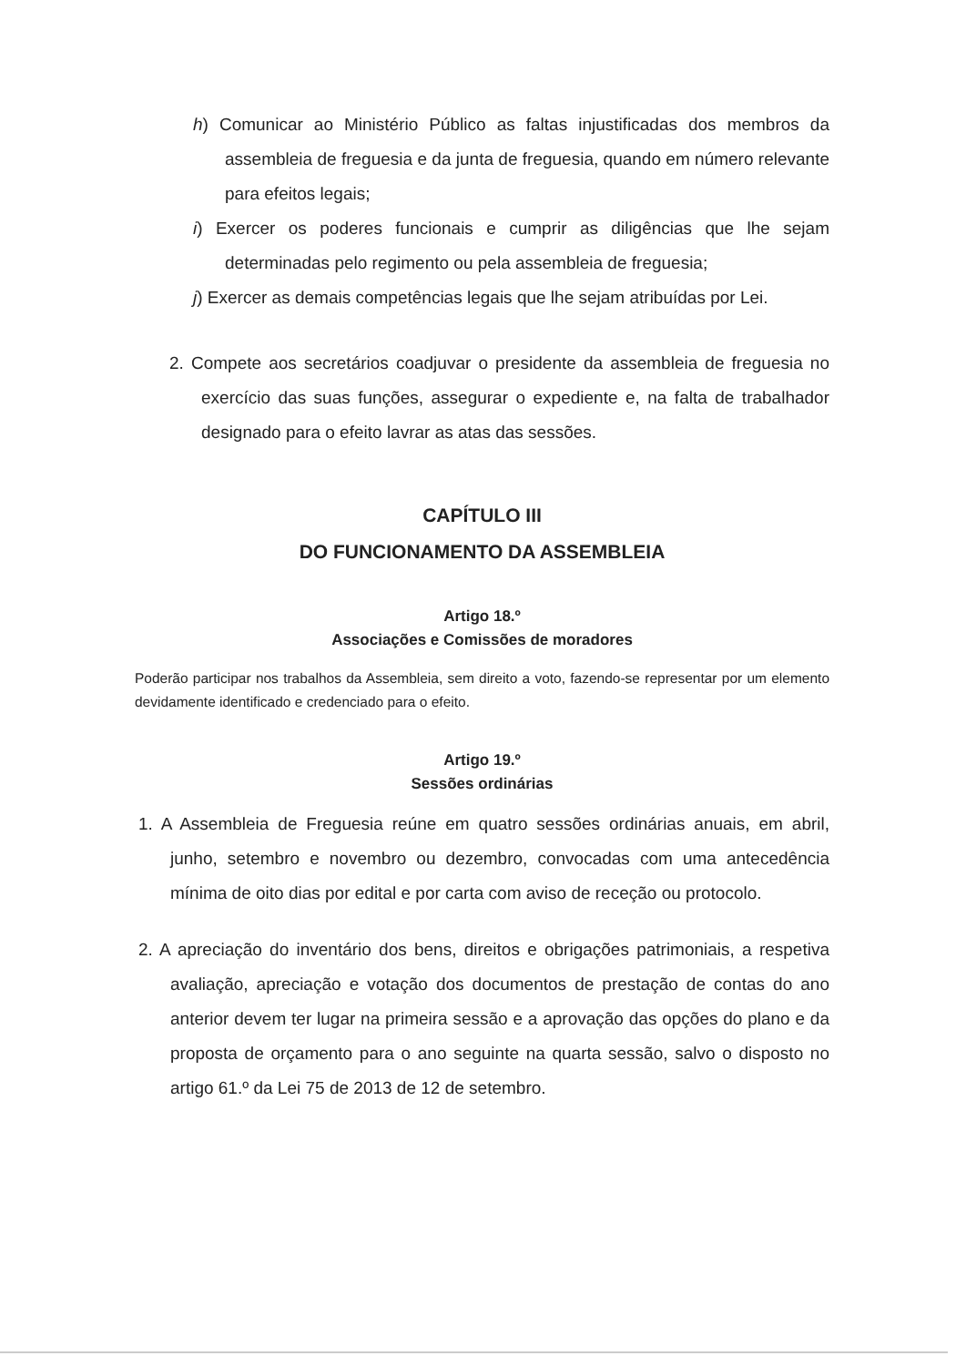h) Comunicar ao Ministério Público as faltas injustificadas dos membros da assembleia de freguesia e da junta de freguesia, quando em número relevante para efeitos legais;
i) Exercer os poderes funcionais e cumprir as diligências que lhe sejam determinadas pelo regimento ou pela assembleia de freguesia;
j) Exercer as demais competências legais que lhe sejam atribuídas por Lei.
2. Compete aos secretários coadjuvar o presidente da assembleia de freguesia no exercício das suas funções, assegurar o expediente e, na falta de trabalhador designado para o efeito lavrar as atas das sessões.
CAPÍTULO III
DO FUNCIONAMENTO DA ASSEMBLEIA
Artigo 18.º
Associações e Comissões de moradores
Poderão participar nos trabalhos da Assembleia, sem direito a voto, fazendo-se representar por um elemento devidamente identificado e credenciado para o efeito.
Artigo 19.º
Sessões ordinárias
1. A Assembleia de Freguesia reúne em quatro sessões ordinárias anuais, em abril, junho, setembro e novembro ou dezembro, convocadas com uma antecedência mínima de oito dias por edital e por carta com aviso de receção ou protocolo.
2. A apreciação do inventário dos bens, direitos e obrigações patrimoniais, a respetiva avaliação, apreciação e votação dos documentos de prestação de contas do ano anterior devem ter lugar na primeira sessão e a aprovação das opções do plano e da proposta de orçamento para o ano seguinte na quarta sessão, salvo o disposto no artigo 61.º da Lei 75 de 2013 de 12 de setembro.